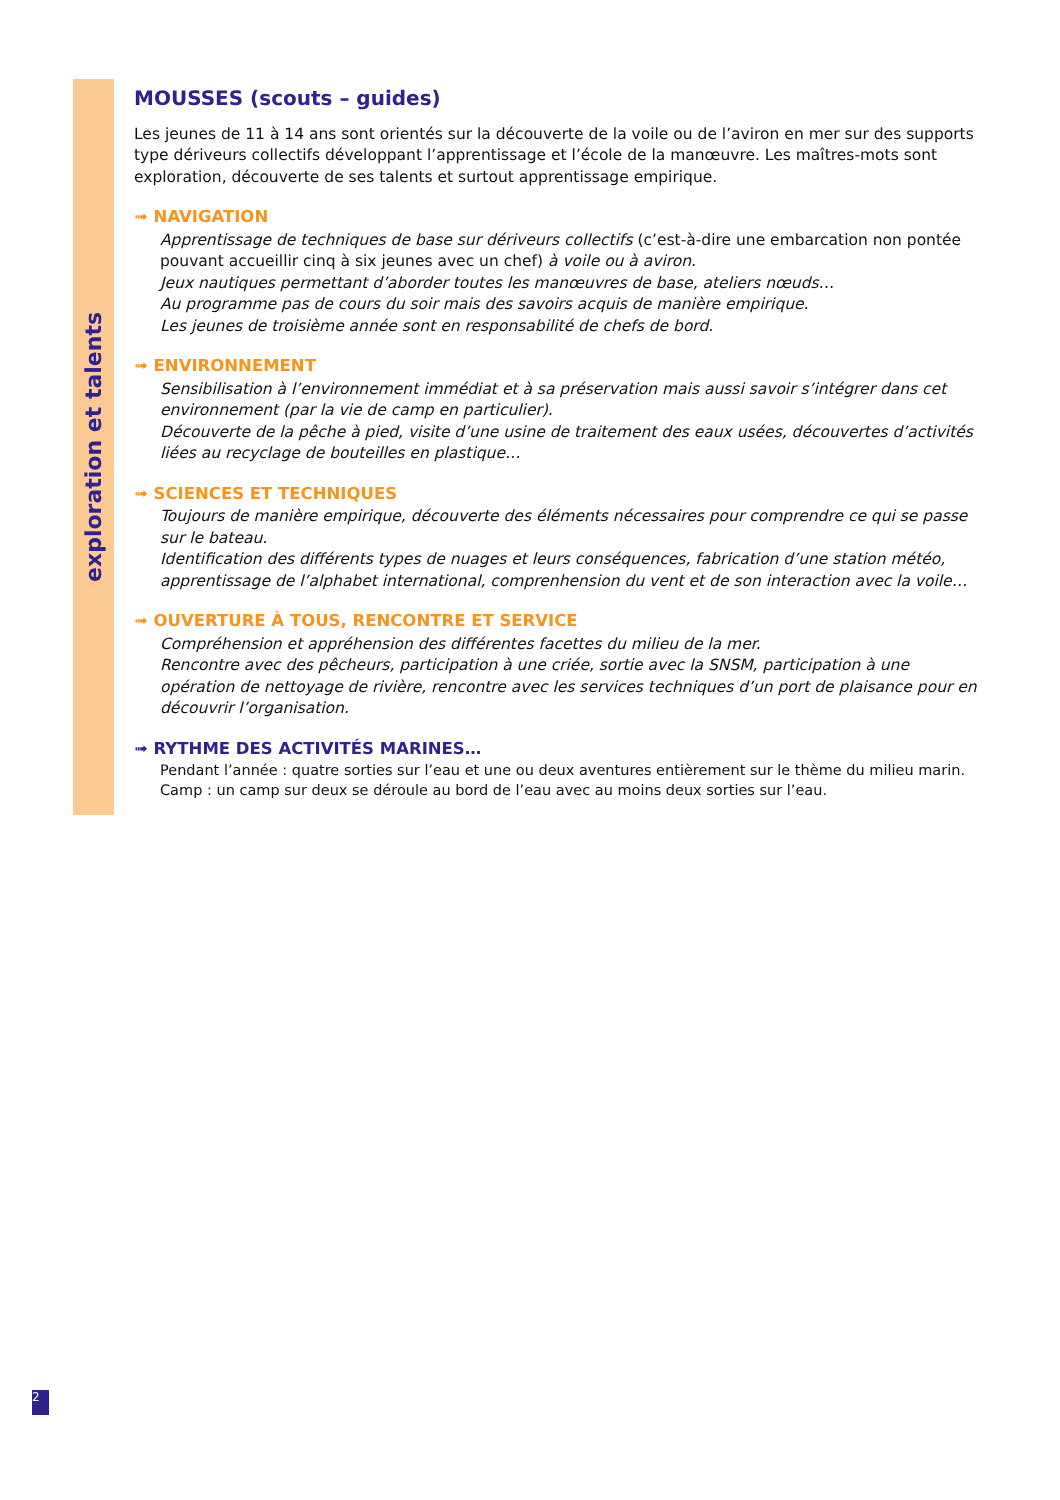exploration et talents
MOUSSES (scouts – guides)
Les jeunes de 11 à 14 ans sont orientés sur la découverte de la voile ou de l’aviron en mer sur des supports type dériveurs collectifs développant l’apprentissage et l’école de la manœuvre. Les maîtres-mots sont exploration, découverte de ses talents et surtout apprentissage empirique.
➟ NAVIGATION
Apprentissage de techniques de base sur dériveurs collectifs (c’est-à-dire une embarcation non pontée pouvant accueillir cinq à six jeunes avec un chef) à voile ou à aviron.
Jeux nautiques permettant d’aborder toutes les manœuvres de base, ateliers nœuds…
Au programme pas de cours du soir mais des savoirs acquis de manière empirique.
Les jeunes de troisième année sont en responsabilité de chefs de bord.
➟ ENVIRONNEMENT
Sensibilisation à l’environnement immédiat et à sa préservation mais aussi savoir s’intégrer dans cet environnement (par la vie de camp en particulier).
Découverte de la pêche à pied, visite d’une usine de traitement des eaux usées, découvertes d’activités liées au recyclage de bouteilles en plastique…
➟ SCIENCES ET TECHNIQUES
Toujours de manière empirique, découverte des éléments nécessaires pour comprendre ce qui se passe sur le bateau.
Identification des différents types de nuages et leurs conséquences, fabrication d’une station météo, apprentissage de l’alphabet international, comprenhension du vent et de son interaction avec la voile…
➟ OUVERTURE À TOUS, RENCONTRE ET SERVICE
Compréhension et appréhension des différentes facettes du milieu de la mer.
Rencontre avec des pêcheurs, participation à une criée, sortie avec la SNSM, participation à une opération de nettoyage de rivière, rencontre avec les services techniques d’un port de plaisance pour en découvrir l’organisation.
➟ RYTHME DES ACTIVITÉS MARINES…
Pendant l’année : quatre sorties sur l’eau et une ou deux aventures entièrement sur le thème du milieu marin.
Camp : un camp sur deux se déroule au bord de l’eau avec au moins deux sorties sur l’eau.
2